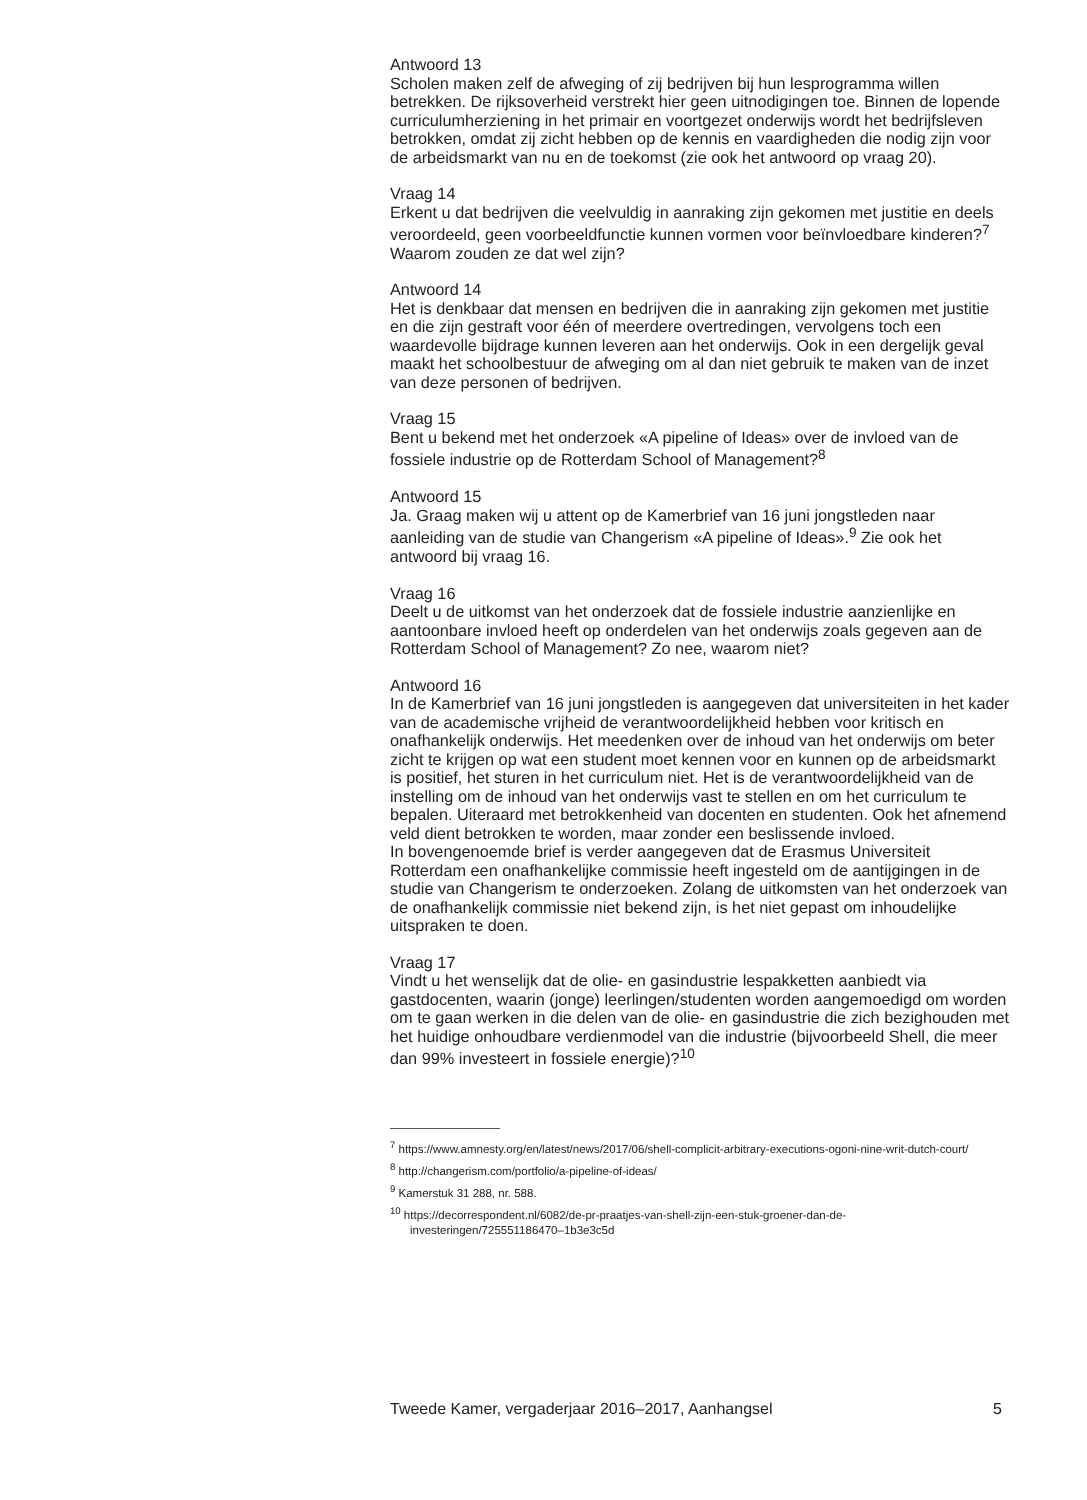Antwoord 13
Scholen maken zelf de afweging of zij bedrijven bij hun lesprogramma willen betrekken. De rijksoverheid verstrekt hier geen uitnodigingen toe. Binnen de lopende curriculumherziening in het primair en voortgezet onderwijs wordt het bedrijfsleven betrokken, omdat zij zicht hebben op de kennis en vaardigheden die nodig zijn voor de arbeidsmarkt van nu en de toekomst (zie ook het antwoord op vraag 20).
Vraag 14
Erkent u dat bedrijven die veelvuldig in aanraking zijn gekomen met justitie en deels veroordeeld, geen voorbeeldfunctie kunnen vormen voor beïnvloedbare kinderen?<sup>7</sup> Waarom zouden ze dat wel zijn?
Antwoord 14
Het is denkbaar dat mensen en bedrijven die in aanraking zijn gekomen met justitie en die zijn gestraft voor één of meerdere overtredingen, vervolgens toch een waardevolle bijdrage kunnen leveren aan het onderwijs. Ook in een dergelijk geval maakt het schoolbestuur de afweging om al dan niet gebruik te maken van de inzet van deze personen of bedrijven.
Vraag 15
Bent u bekend met het onderzoek «A pipeline of Ideas» over de invloed van de fossiele industrie op de Rotterdam School of Management?<sup>8</sup>
Antwoord 15
Ja. Graag maken wij u attent op de Kamerbrief van 16 juni jongstleden naar aanleiding van de studie van Changerism «A pipeline of Ideas».<sup>9</sup> Zie ook het antwoord bij vraag 16.
Vraag 16
Deelt u de uitkomst van het onderzoek dat de fossiele industrie aanzienlijke en aantoonbare invloed heeft op onderdelen van het onderwijs zoals gegeven aan de Rotterdam School of Management? Zo nee, waarom niet?
Antwoord 16
In de Kamerbrief van 16 juni jongstleden is aangegeven dat universiteiten in het kader van de academische vrijheid de verantwoordelijkheid hebben voor kritisch en onafhankelijk onderwijs. Het meedenken over de inhoud van het onderwijs om beter zicht te krijgen op wat een student moet kennen voor en kunnen op de arbeidsmarkt is positief, het sturen in het curriculum niet. Het is de verantwoordelijkheid van de instelling om de inhoud van het onderwijs vast te stellen en om het curriculum te bepalen. Uiteraard met betrokkenheid van docenten en studenten. Ook het afnemend veld dient betrokken te worden, maar zonder een beslissende invloed.
In bovengenoemde brief is verder aangegeven dat de Erasmus Universiteit Rotterdam een onafhankelijke commissie heeft ingesteld om de aantijgingen in de studie van Changerism te onderzoeken. Zolang de uitkomsten van het onderzoek van de onafhankelijk commissie niet bekend zijn, is het niet gepast om inhoudelijke uitspraken te doen.
Vraag 17
Vindt u het wenselijk dat de olie- en gasindustrie lespakketten aanbiedt via gastdocenten, waarin (jonge) leerlingen/studenten worden aangemoedigd om worden om te gaan werken in die delen van de olie- en gasindustrie die zich bezighouden met het huidige onhoudbare verdienmodel van die industrie (bijvoorbeeld Shell, die meer dan 99% investeert in fossiele energie)?<sup>10</sup>
<sup>7</sup> https://www.amnesty.org/en/latest/news/2017/06/shell-complicit-arbitrary-executions-ogoni-nine-writ-dutch-court/
<sup>8</sup> http://changerism.com/portfolio/a-pipeline-of-ideas/
<sup>9</sup> Kamerstuk 31 288, nr. 588.
<sup>10</sup> https://decorrespondent.nl/6082/de-pr-praatjes-van-shell-zijn-een-stuk-groener-dan-de-investeringen/725551186470–1b3e3c5d
Tweede Kamer, vergaderjaar 2016–2017, Aanhangsel 5